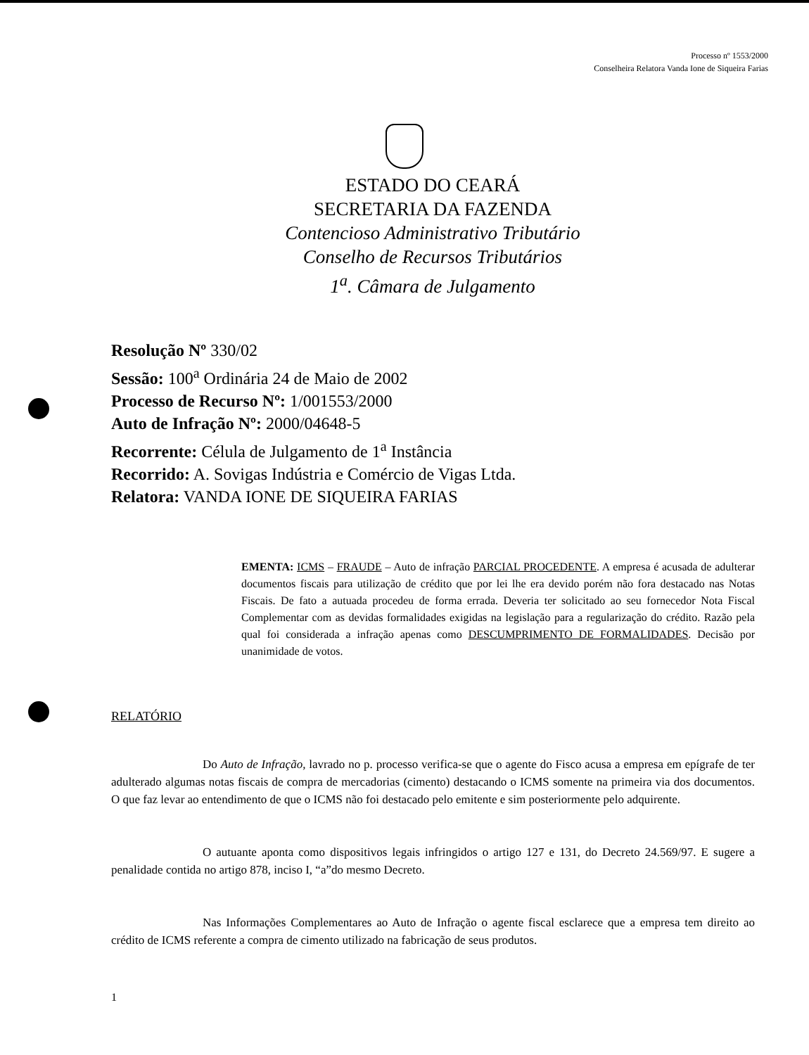Processo nº 1553/2000
Conselheira Relatora Vanda Ione de Siqueira Farias
ESTADO DO CEARÁ
SECRETARIA DA FAZENDA
Contencioso Administrativo Tributário
Conselho de Recursos Tributários
1<sup>a</sup>. Câmara de Julgamento
Resolução Nº 330/02
Sessão: 100<sup>a</sup> Ordinária 24 de Maio de 2002
Processo de Recurso Nº: 1/001553/2000
Auto de Infração Nº: 2000/04648-5
Recorrente: Célula de Julgamento de 1<sup>a</sup> Instância
Recorrido: A. Sovigas Indústria e Comércio de Vigas Ltda.
Relatora: VANDA IONE DE SIQUEIRA FARIAS
EMENTA: ICMS – FRAUDE – Auto de infração PARCIAL PROCEDENTE. A empresa é acusada de adulterar documentos fiscais para utilização de crédito que por lei lhe era devido porém não fora destacado nas Notas Fiscais. De fato a autuada procedeu de forma errada. Deveria ter solicitado ao seu fornecedor Nota Fiscal Complementar com as devidas formalidades exigidas na legislação para a regularização do crédito. Razão pela qual foi considerada a infração apenas como DESCUMPRIMENTO DE FORMALIDADES. Decisão por unanimidade de votos.
RELATÓRIO
Do Auto de Infração, lavrado no p. processo verifica-se que o agente do Fisco acusa a empresa em epígrafe de ter adulterado algumas notas fiscais de compra de mercadorias (cimento) destacando o ICMS somente na primeira via dos documentos. O que faz levar ao entendimento de que o ICMS não foi destacado pelo emitente e sim posteriormente pelo adquirente.
O autuante aponta como dispositivos legais infringidos o artigo 127 e 131, do Decreto 24.569/97. E sugere a penalidade contida no artigo 878, inciso I, “a”do mesmo Decreto.
Nas Informações Complementares ao Auto de Infração o agente fiscal esclarece que a empresa tem direito ao crédito de ICMS referente a compra de cimento utilizado na fabricação de seus produtos.
1